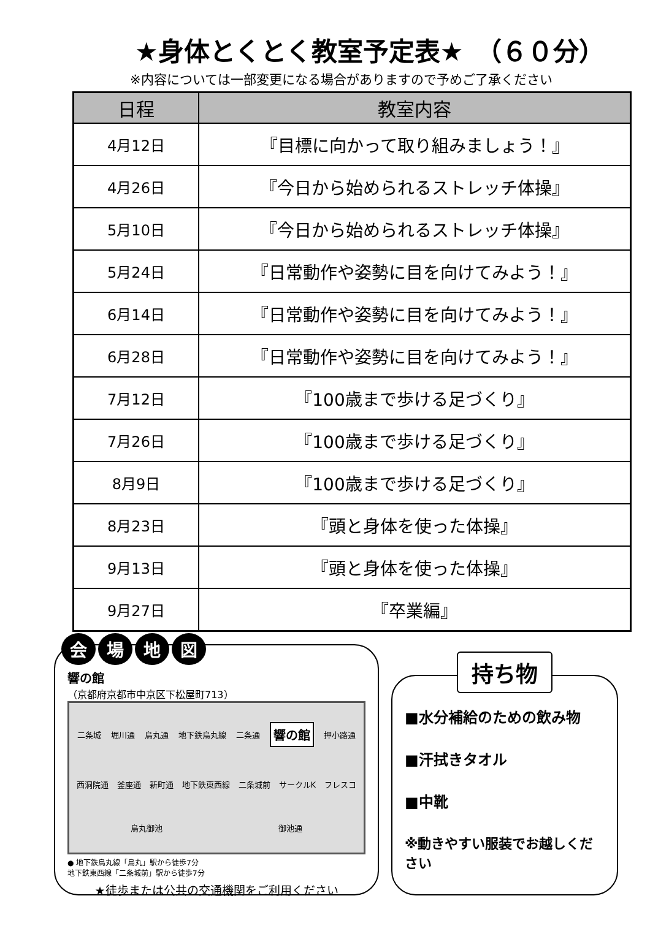★身体とくとく教室予定表★　（６０分）
※内容については一部変更になる場合がありますので予めご了承ください
| 日程 | 教室内容 |
| --- | --- |
| 4月12日 | 『目標に向かって取り組みましょう！』 |
| 4月26日 | 『今日から始められるストレッチ体操』 |
| 5月10日 | 『今日から始められるストレッチ体操』 |
| 5月24日 | 『日常動作や姿勢に目を向けてみよう！』 |
| 6月14日 | 『日常動作や姿勢に目を向けてみよう！』 |
| 6月28日 | 『日常動作や姿勢に目を向けてみよう！』 |
| 7月12日 | 『100歳まで歩ける足づくり』 |
| 7月26日 | 『100歳まで歩ける足づくり』 |
| 8月9日 | 『100歳まで歩ける足づくり』 |
| 8月23日 | 『頭と身体を使った体操』 |
| 9月13日 | 『頭と身体を使った体操』 |
| 9月27日 | 『卒業編』 |
会 場 地 図
響の館
（京都府京都市中京区下松屋町713）
二条城 堀川通 烏丸通 地下鉄烏丸線 二条通 響の館 押小路通 西洞院通 釜座通 新町通 地下鉄東西線 二条城前 サークルK フレスコ 烏丸御池 御池通
● 地下鉄烏丸線「烏丸」駅から徒歩7分
地下鉄東西線「二条城前」駅から徒歩7分
★徒歩または公共の交通機関をご利用ください
持ち物
■水分補給のための飲み物
■汗拭きタオル
■中靴
※動きやすい服装でお越しください